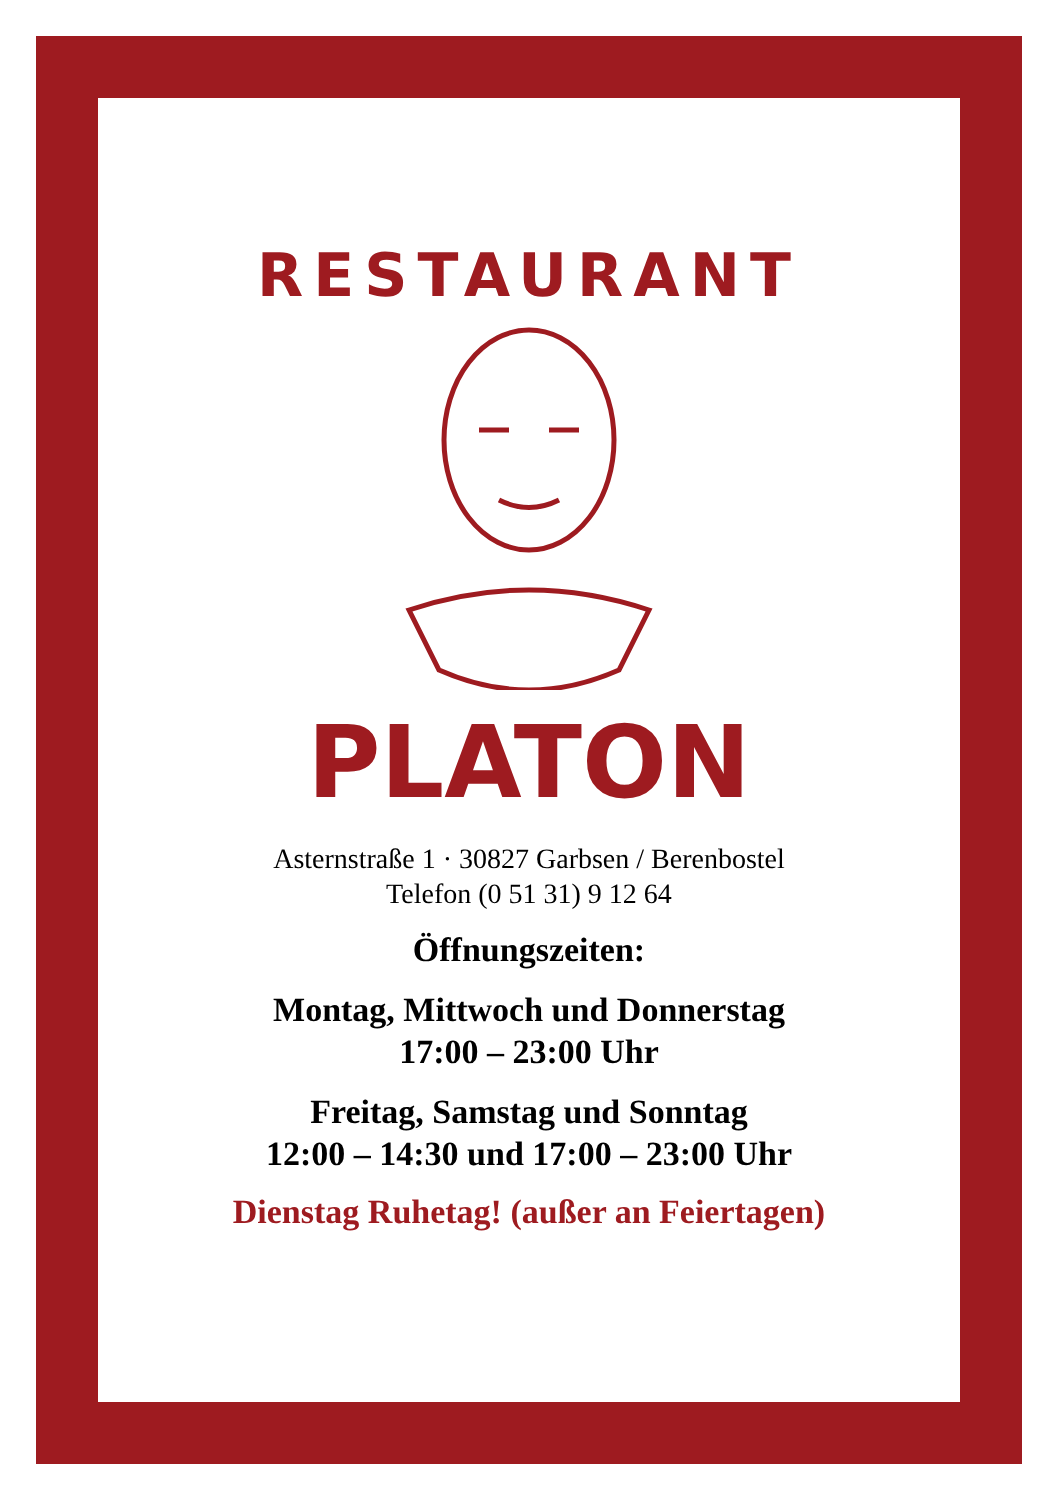RESTAURANT
PLATON
Asternstraße 1 · 30827 Garbsen / Berenbostel
Telefon (0 51 31) 9 12 64
Öffnungszeiten:
Montag, Mittwoch und Donnerstag
17:00 – 23:00 Uhr
Freitag, Samstag und Sonntag
12:00 – 14:30 und 17:00 – 23:00 Uhr
Dienstag Ruhetag! (außer an Feiertagen)